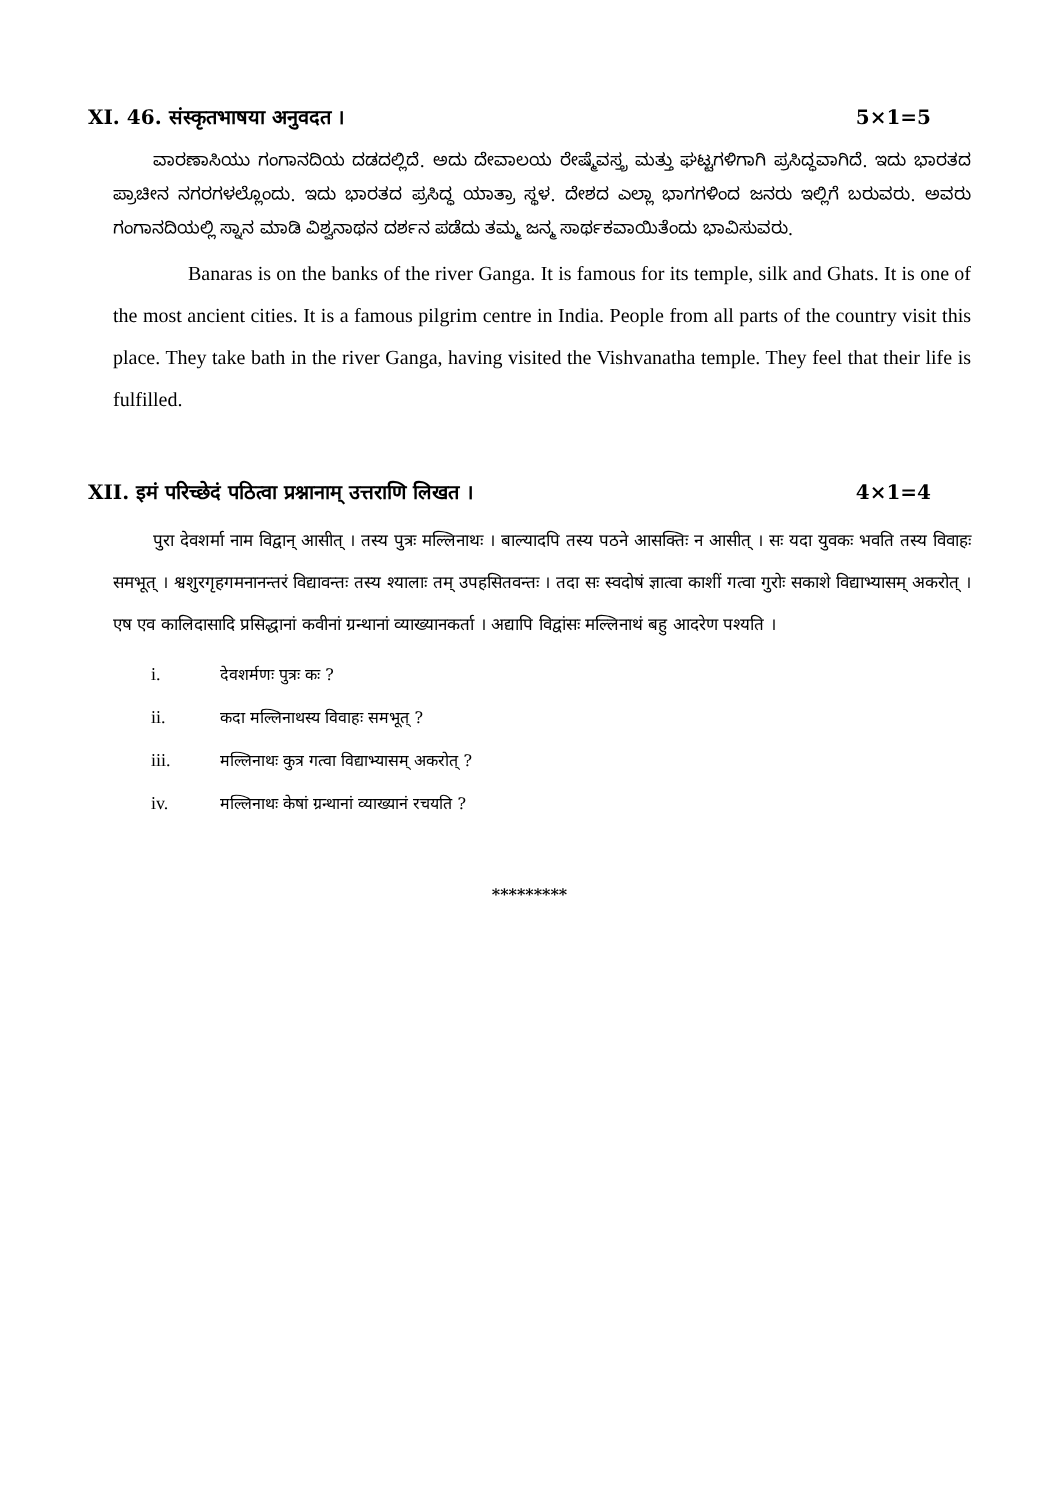XI. 46. संस्कृतभाषया अनुवदत । 5×1=5
ವಾರಣಾಸಿಯು ಗಂಗಾನದಿಯ ದಡದಲ್ಲಿದೆ. ಅದು ದೇವಾಲಯ ರೇಷ್ಮೆವಸ್ತ್ರ ಮತ್ತು ಘಟ್ಟಗಳಿಗಾಗಿ ಪ್ರಸಿದ್ಧವಾಗಿದೆ. ಇದು ಭಾರತದ ಪ್ರಾಚೀನ ನಗರಗಳಲ್ಲೊಂದು. ಇದು ಭಾರತದ ಪ್ರಸಿದ್ಧ ಯಾತ್ರಾ ಸ್ಥಳ. ದೇಶದ ಎಲ್ಲಾ ಭಾಗಗಳಿಂದ ಜನರು ಇಲ್ಲಿಗೆ ಬರುವರು. ಅವರು ಗಂಗಾನದಿಯಲ್ಲಿ ಸ್ನಾನ ಮಾಡಿ ವಿಶ್ವನಾಥನ ದರ್ಶನ ಪಡೆದು ತಮ್ಮ ಜನ್ಮ ಸಾರ್ಥಕವಾಯಿತೆಂದು ಭಾವಿಸುವರು.
Banaras is on the banks of the river Ganga. It is famous for its temple, silk and Ghats. It is one of the most ancient cities. It is a famous pilgrim centre in India. People from all parts of the country visit this place. They take bath in the river Ganga, having visited the Vishvanatha temple. They feel that their life is fulfilled.
XII. इमं परिच्छेदं पठित्वा प्रश्नानाम् उत्तराणि लिखत । 4×1=4
पुरा देवशर्मा नाम विद्वान् आसीत् । तस्य पुत्रः मल्लिनाथः । बाल्यादपि तस्य पठने आसक्तिः न आसीत् । सः यदा युवकः भवति तस्य विवाहः समभूत् । श्वशुरगृहगमनानन्तरं विद्यावन्तः तस्य श्यालाः तम् उपहसितवन्तः । तदा सः स्वदोषं ज्ञात्वा काशीं गत्वा गुरोः सकाशे विद्याभ्यासम् अकरोत् । एष एव कालिदासादि प्रसिद्धानां कवीनां ग्रन्थानां व्याख्यानकर्ता । अद्यापि विद्वांसः मल्लिनाथं बहु आदरेण पश्यति ।
i. देवशर्मणः पुत्रः कः ?
ii. कदा मल्लिनाथस्य विवाहः समभूत् ?
iii. मल्लिनाथः कुत्र गत्वा विद्याभ्यासम् अकरोत् ?
iv. मल्लिनाथः केषां ग्रन्थानां व्याख्यानं रचयति ?
*********